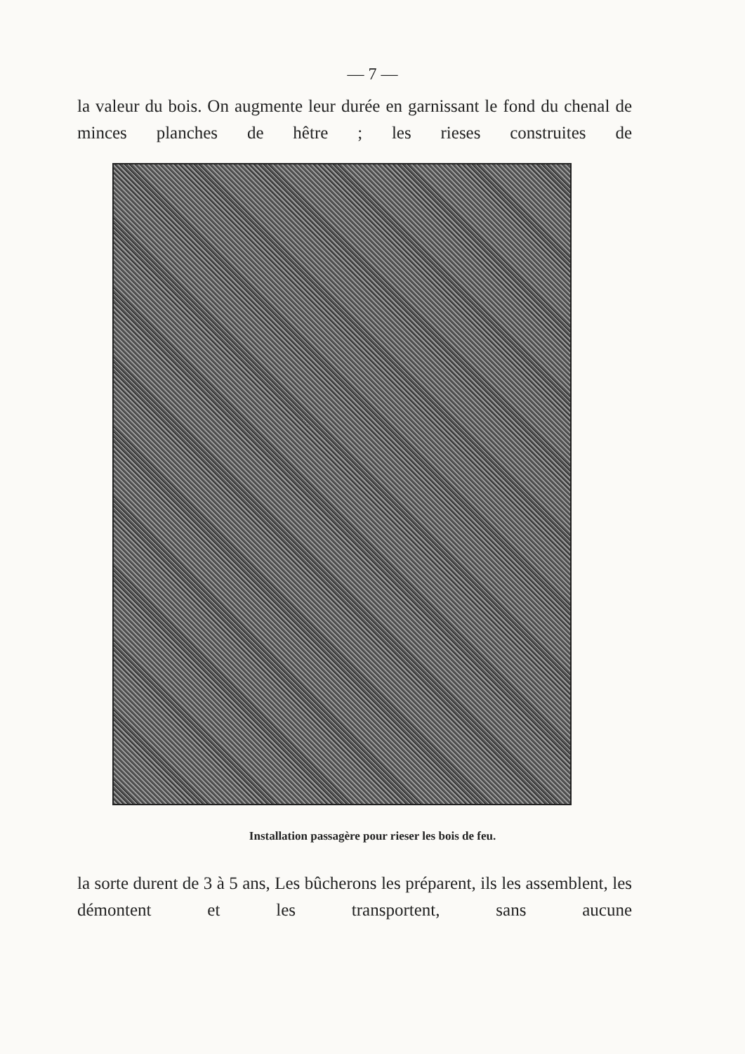— 7 —
la valeur du bois. On augmente leur durée en garnissant le fond du chenal de minces planches de hêtre ; les rieses construites de
Installation passagère pour rieser les bois de feu.
la sorte durent de 3 à 5 ans, Les bûcherons les préparent, ils les assemblent, les démontent et les transportent, sans aucune